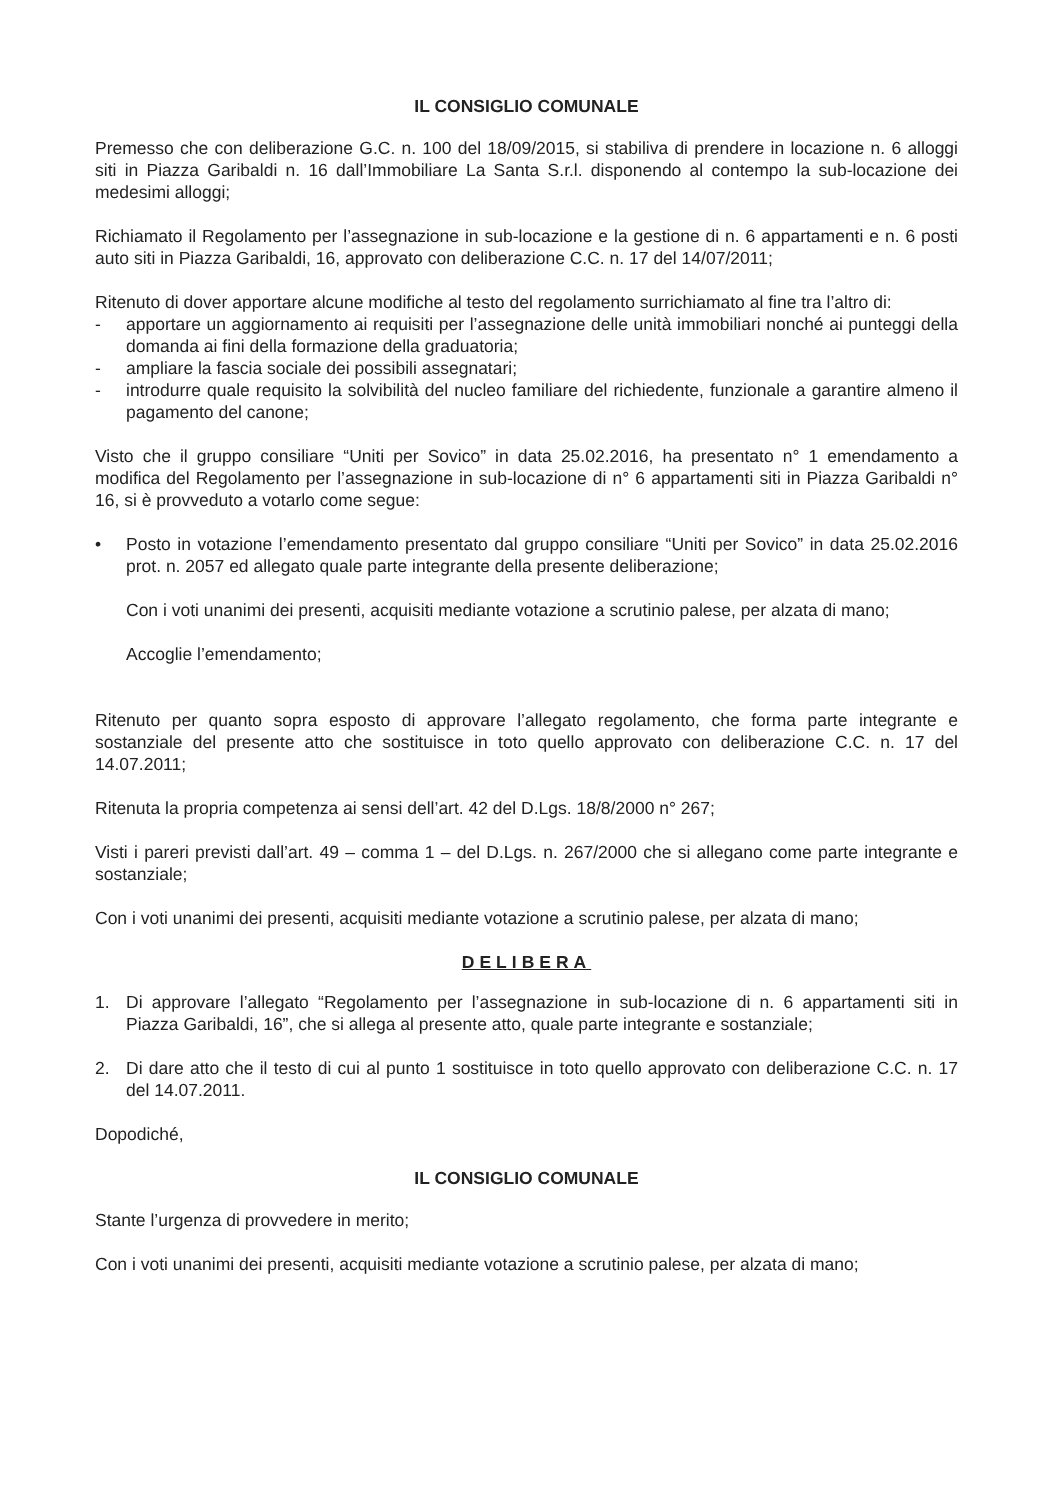IL CONSIGLIO COMUNALE
Premesso che con deliberazione G.C. n. 100 del 18/09/2015, si stabiliva di prendere in locazione n. 6 alloggi siti in Piazza Garibaldi n. 16 dall’Immobiliare La Santa S.r.l. disponendo al contempo la sub-locazione dei medesimi alloggi;
Richiamato il Regolamento per l’assegnazione in sub-locazione e la gestione di n. 6 appartamenti e n. 6 posti auto siti in Piazza Garibaldi, 16, approvato con deliberazione C.C. n. 17 del 14/07/2011;
Ritenuto di dover apportare alcune modifiche al testo del regolamento surrichiamato al fine tra l’altro di:
- apportare un aggiornamento ai requisiti per l’assegnazione delle unità immobiliari nonché ai punteggi della domanda ai fini della formazione della graduatoria;
- ampliare la fascia sociale dei possibili assegnatari;
- introdurre quale requisito la solvibilità del nucleo familiare del richiedente, funzionale a garantire almeno il pagamento del canone;
Visto che il gruppo consiliare “Uniti per Sovico” in data 25.02.2016, ha presentato n° 1 emendamento a modifica del Regolamento per l’assegnazione in sub-locazione di n° 6 appartamenti siti in Piazza Garibaldi n° 16, si è provveduto a votarlo come segue:
• Posto in votazione l’emendamento presentato dal gruppo consiliare “Uniti per Sovico” in data 25.02.2016 prot. n. 2057 ed allegato quale parte integrante della presente deliberazione;
Con i voti unanimi dei presenti, acquisiti mediante votazione a scrutinio palese, per alzata di mano;
Accoglie l’emendamento;
Ritenuto per quanto sopra esposto di approvare l’allegato regolamento, che forma parte integrante e sostanziale del presente atto che sostituisce in toto quello approvato con deliberazione C.C. n. 17 del 14.07.2011;
Ritenuta la propria competenza ai sensi dell’art. 42 del D.Lgs. 18/8/2000 n° 267;
Visti i pareri previsti dall’art. 49 – comma 1 – del D.Lgs. n. 267/2000 che si allegano come parte integrante e sostanziale;
Con i voti unanimi dei presenti, acquisiti mediante votazione a scrutinio palese, per alzata di mano;
DELIBERA
1. Di approvare l’allegato “Regolamento per l’assegnazione in sub-locazione di n. 6 appartamenti siti in Piazza Garibaldi, 16”, che si allega al presente atto, quale parte integrante e sostanziale;
2. Di dare atto che il testo di cui al punto 1 sostituisce in toto quello approvato con deliberazione C.C. n. 17 del 14.07.2011.
Dopodiché,
IL CONSIGLIO COMUNALE
Stante l’urgenza di provvedere in merito;
Con i voti unanimi dei presenti, acquisiti mediante votazione a scrutinio palese, per alzata di mano;